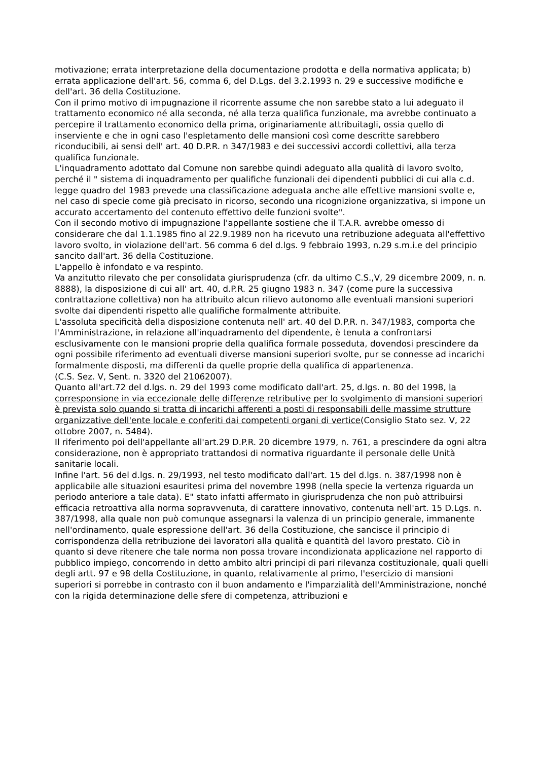motivazione; errata interpretazione della documentazione prodotta e della normativa applicata; b) errata applicazione dell'art. 56, comma 6, del D.Lgs. del 3.2.1993 n. 29 e successive modifiche e dell'art. 36 della Costituzione.
Con il primo motivo di impugnazione il ricorrente assume che non sarebbe stato a lui adeguato il trattamento economico né alla seconda, né alla terza qualifica funzionale, ma avrebbe continuato a percepire il trattamento economico della prima, originariamente attribuitagli, ossia quello di inserviente e che in ogni caso l'espletamento delle mansioni così come descritte sarebbero riconducibili, ai sensi dell' art. 40 D.P.R. n 347/1983 e dei successivi accordi collettivi, alla terza qualifica funzionale.
L'inquadramento adottato dal Comune non sarebbe quindi adeguato alla qualità di lavoro svolto, perché il " sistema di inquadramento per qualifiche funzionali dei dipendenti pubblici di cui alla c.d. legge quadro del 1983 prevede una classificazione adeguata anche alle effettive mansioni svolte e, nel caso di specie come già precisato in ricorso, secondo una ricognizione organizzativa, si impone un accurato accertamento del contenuto effettivo delle funzioni svolte".
Con il secondo motivo di impugnazione l'appellante sostiene che il T.A.R. avrebbe omesso di considerare che dal 1.1.1985 fino al 22.9.1989 non ha ricevuto una retribuzione adeguata all'effettivo lavoro svolto, in violazione dell'art. 56 comma 6 del d.lgs. 9 febbraio 1993, n.29 s.m.i.e del principio sancito dall'art. 36 della Costituzione.
L'appello è infondato e va respinto.
Va anzitutto rilevato che per consolidata giurisprudenza (cfr. da ultimo C.S.,V, 29 dicembre 2009, n. n. 8888), la disposizione di cui all' art. 40, d.P.R. 25 giugno 1983 n. 347 (come pure la successiva contrattazione collettiva) non ha attribuito alcun rilievo autonomo alle eventuali mansioni superiori svolte dai dipendenti rispetto alle qualifiche formalmente attribuite.
L'assoluta specificità della disposizione contenuta nell' art. 40 del D.P.R. n. 347/1983, comporta che l'Amministrazione, in relazione all'inquadramento del dipendente, è tenuta a confrontarsi esclusivamente con le mansioni proprie della qualifica formale posseduta, dovendosi prescindere da ogni possibile riferimento ad eventuali diverse mansioni superiori svolte, pur se connesse ad incarichi formalmente disposti, ma differenti da quelle proprie della qualifica di appartenenza.
(C.S. Sez. V, Sent. n. 3320 del 21062007).
Quanto all'art.72 del d.lgs. n. 29 del 1993 come modificato dall'art. 25, d.lgs. n. 80 del 1998, la corresponsione in via eccezionale delle differenze retributive per lo svolgimento di mansioni superiori è prevista solo quando si tratta di incarichi afferenti a posti di responsabili delle massime strutture organizzative dell'ente locale e conferiti dai competenti organi di vertice(Consiglio Stato sez. V, 22 ottobre 2007, n. 5484).
Il riferimento poi dell'appellante all'art.29 D.P.R. 20 dicembre 1979, n. 761, a prescindere da ogni altra considerazione, non è appropriato trattandosi di normativa riguardante il personale delle Unità sanitarie locali.
Infine l'art. 56 del d.lgs. n. 29/1993, nel testo modificato dall'art. 15 del d.lgs. n. 387/1998 non è applicabile alle situazioni esauritesi prima del novembre 1998 (nella specie la vertenza riguarda un periodo anteriore a tale data). E" stato infatti affermato in giurisprudenza che non può attribuirsi efficacia retroattiva alla norma sopravvenuta, di carattere innovativo, contenuta nell'art. 15 D.Lgs. n. 387/1998, alla quale non può comunque assegnarsi la valenza di un principio generale, immanente nell'ordinamento, quale espressione dell'art. 36 della Costituzione, che sancisce il principio di corrispondenza della retribuzione dei lavoratori alla qualità e quantità del lavoro prestato. Ciò in quanto si deve ritenere che tale norma non possa trovare incondizionata applicazione nel rapporto di pubblico impiego, concorrendo in detto ambito altri principi di pari rilevanza costituzionale, quali quelli degli artt. 97 e 98 della Costituzione, in quanto, relativamente al primo, l'esercizio di mansioni superiori si porrebbe in contrasto con il buon andamento e l'imparzialità dell'Amministrazione, nonché con la rigida determinazione delle sfere di competenza, attribuzioni e